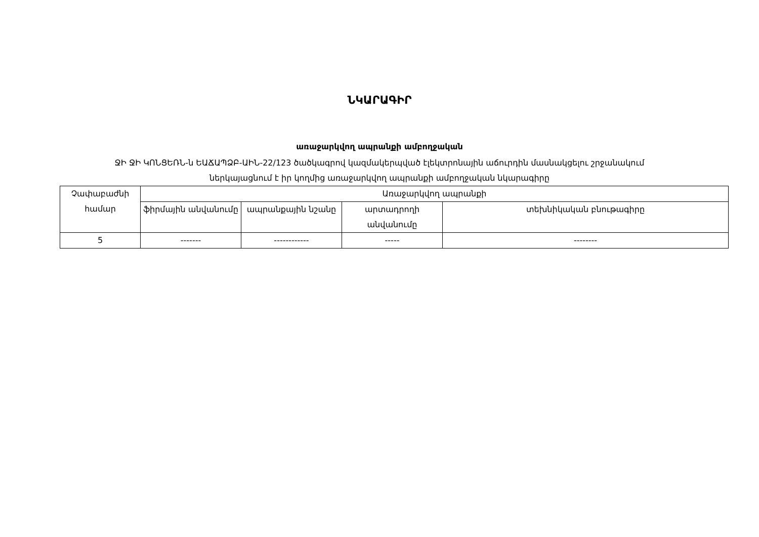ՆԿԱՐԱԳԻՐ
առաջարկվող ապրանքի ամբողջական
ՋԻ ՋԻ ԿՈՆՑԵՌՆ-ն ԵԱՃԱՊՁԲ-ԱԻՆ-22/123 ծածկագրով կազմակերպված էլեկտրոնային աճուրդին մասնակցելու շրջանակում
ներկայացնում է իր կողմից առաջարկվող ապրանքի ամբողջական նկարագիրը
| Չափաբաժնի համար | Առաջարկվող ապրանքի | | | |
| --- | --- | --- | --- | --- |
| | ֆիրմային անվանումը | ապրանքային նշանը | արտադրողի անվանումը | տեխնիկական բնութագիրը |
| 5 | ------- | ------------ | ----- | -------- |